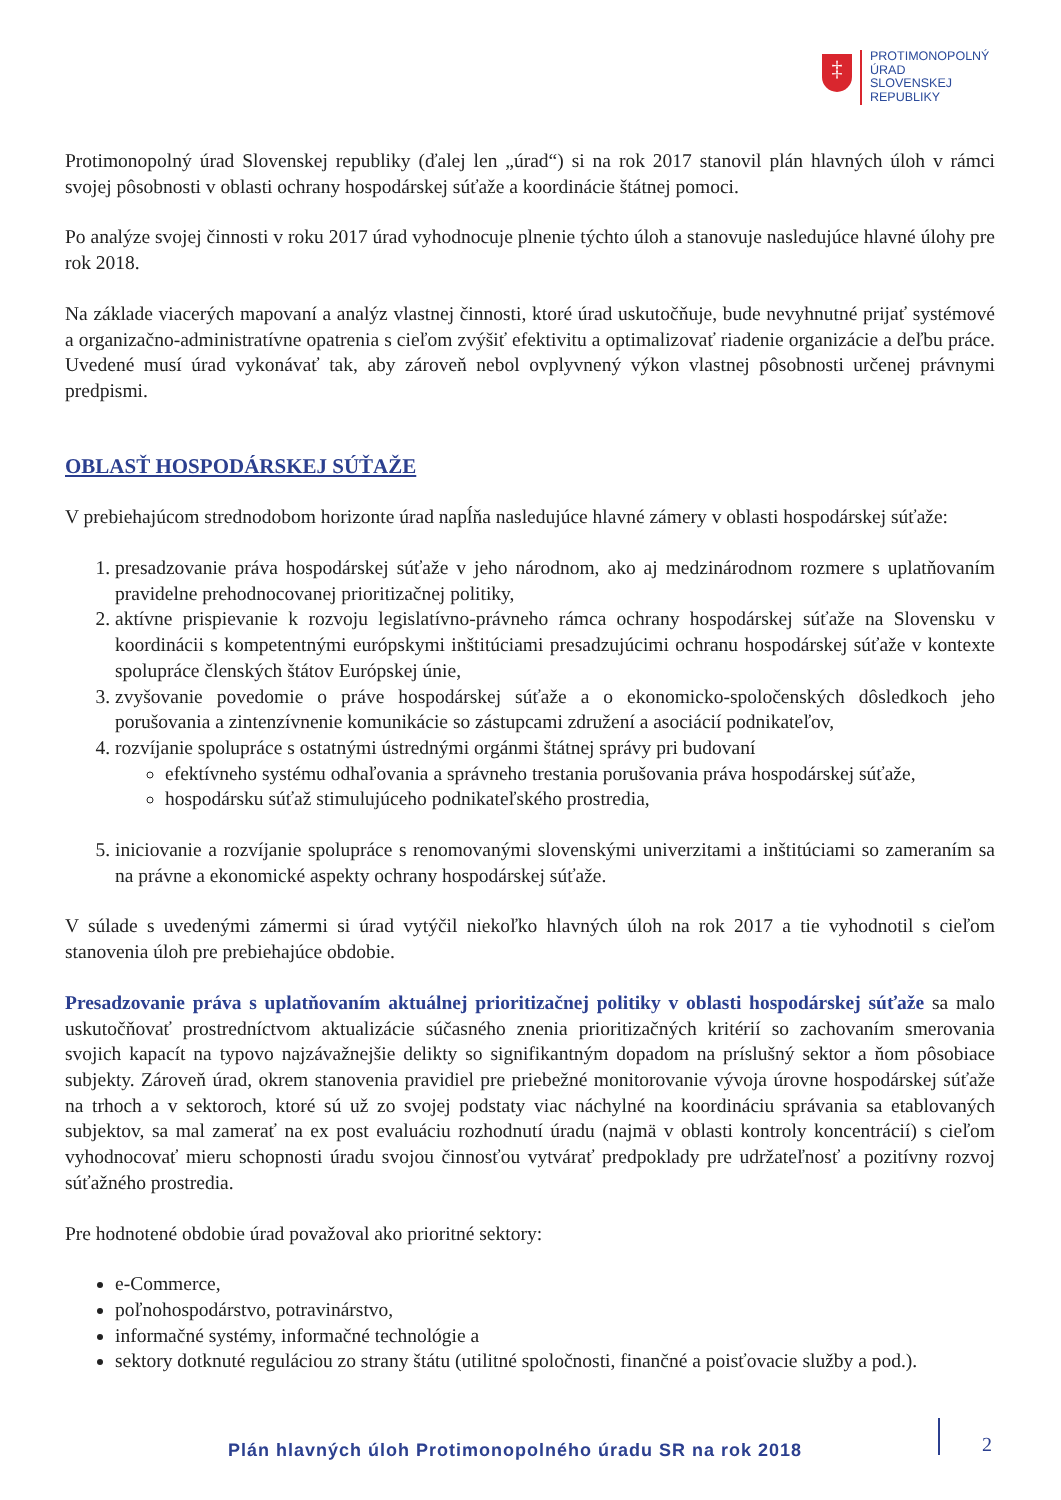‡
PROTIMONOPOLNÝ
ÚRAD
SLOVENSKEJ
REPUBLIKY
Protimonopolný úrad Slovenskej republiky (ďalej len „úrad“) si na rok 2017 stanovil plán hlavných úloh v rámci svojej pôsobnosti v oblasti ochrany hospodárskej súťaže a koordinácie štátnej pomoci.
Po analýze svojej činnosti v roku 2017 úrad vyhodnocuje plnenie týchto úloh a stanovuje nasledujúce hlavné úlohy pre rok 2018.
Na základe viacerých mapovaní a analýz vlastnej činnosti, ktoré úrad uskutočňuje, bude nevyhnutné prijať systémové a organizačno-administratívne opatrenia s cieľom zvýšiť efektivitu a optimalizovať riadenie organizácie a deľbu práce. Uvedené musí úrad vykonávať tak, aby zároveň nebol ovplyvnený výkon vlastnej pôsobnosti určenej právnymi predpismi.
OBLASŤ HOSPODÁRSKEJ SÚŤAŽE
V prebiehajúcom strednodobom horizonte úrad napĺňa nasledujúce hlavné zámery v oblasti hospodárskej súťaže:
1. presadzovanie práva hospodárskej súťaže v jeho národnom, ako aj medzinárodnom rozmere s uplatňovaním pravidelne prehodnocovanej prioritizačnej politiky,
2. aktívne prispievanie k rozvoju legislatívno-právneho rámca ochrany hospodárskej súťaže na Slovensku v koordinácii s kompetentnými európskymi inštitúciami presadzujúcimi ochranu hospodárskej súťaže v kontexte spolupráce členských štátov Európskej únie,
3. zvyšovanie povedomie o práve hospodárskej súťaže a o ekonomicko-spoločenských dôsledkoch jeho porušovania a zintenzívnenie komunikácie so zástupcami združení a asociácií podnikateľov,
4. rozvíjanie spolupráce s ostatnými ústrednými orgánmi štátnej správy pri budovaní
efektívneho systému odhaľovania a správneho trestania porušovania práva hospodárskej súťaže,
hospodársku súťaž stimulujúceho podnikateľského prostredia,
5. iniciovanie a rozvíjanie spolupráce s renomovanými slovenskými univerzitami a inštitúciami so zameraním sa na právne a ekonomické aspekty ochrany hospodárskej súťaže.
V súlade s uvedenými zámermi si úrad vytýčil niekoľko hlavných úloh na rok 2017 a tie vyhodnotil s cieľom stanovenia úloh pre prebiehajúce obdobie.
Presadzovanie práva s uplatňovaním aktuálnej prioritizačnej politiky v oblasti hospodárskej súťaže sa malo uskutočňovať prostredníctvom aktualizácie súčasného znenia prioritizačných kritérií so zachovaním smerovania svojich kapacít na typovo najzávažnejšie delikty so signifikantným dopadom na príslušný sektor a ňom pôsobiace subjekty. Zároveň úrad, okrem stanovenia pravidiel pre priebežné monitorovanie vývoja úrovne hospodárskej súťaže na trhoch a v sektoroch, ktoré sú už zo svojej podstaty viac náchylné na koordináciu správania sa etablovaných subjektov, sa mal zamerať na ex post evaluáciu rozhodnutí úradu (najmä v oblasti kontroly koncentrácií) s cieľom vyhodnocovať mieru schopnosti úradu svojou činnosťou vytvárať predpoklady pre udržateľnosť a pozitívny rozvoj súťažného prostredia.
Pre hodnotené obdobie úrad považoval ako prioritné sektory:
e-Commerce,
poľnohospodárstvo, potravinárstvo,
informačné systémy, informačné technológie a
sektory dotknuté reguláciou zo strany štátu (utilitné spoločnosti, finančné a poisťovacie služby a pod.).
Plán hlavných úloh Protimonopolného úradu SR na rok 2018
2